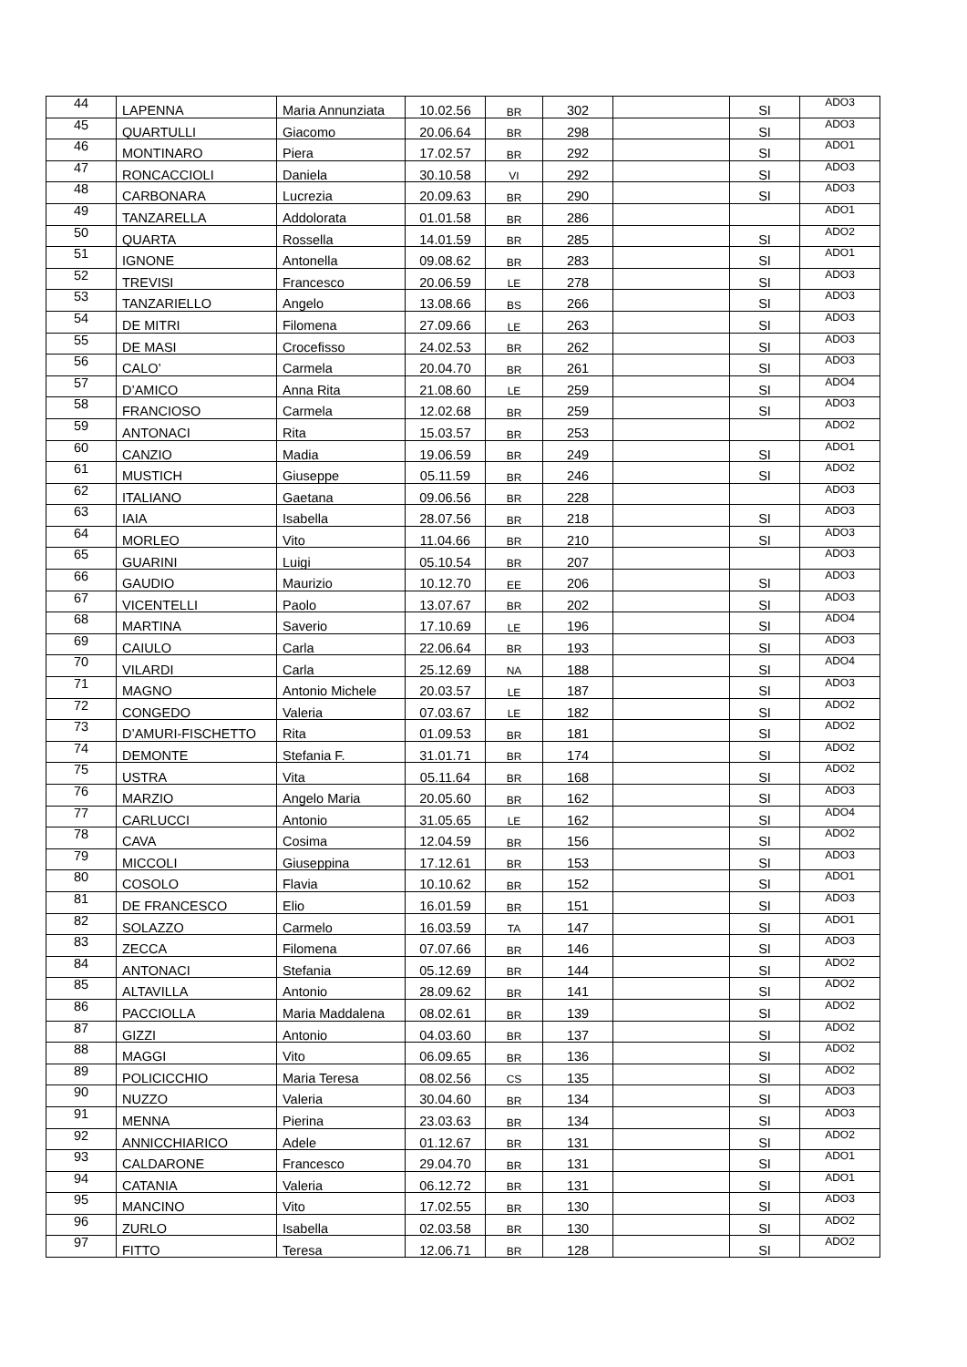| 44 | LAPENNA | Maria Annunziata | 10.02.56 | BR | 302 | | SI | ADO3 |
| 45 | QUARTULLI | Giacomo | 20.06.64 | BR | 298 | | SI | ADO3 |
| 46 | MONTINARO | Piera | 17.02.57 | BR | 292 | | SI | ADO1 |
| 47 | RONCACCIOLI | Daniela | 30.10.58 | VI | 292 | | SI | ADO3 |
| 48 | CARBONARA | Lucrezia | 20.09.63 | BR | 290 | | SI | ADO3 |
| 49 | TANZARELLA | Addolorata | 01.01.58 | BR | 286 | | | ADO1 |
| 50 | QUARTA | Rossella | 14.01.59 | BR | 285 | | SI | ADO2 |
| 51 | IGNONE | Antonella | 09.08.62 | BR | 283 | | SI | ADO1 |
| 52 | TREVISI | Francesco | 20.06.59 | LE | 278 | | SI | ADO3 |
| 53 | TANZARIELLO | Angelo | 13.08.66 | BS | 266 | | SI | ADO3 |
| 54 | DE MITRI | Filomena | 27.09.66 | LE | 263 | | SI | ADO3 |
| 55 | DE MASI | Crocefisso | 24.02.53 | BR | 262 | | SI | ADO3 |
| 56 | CALO’ | Carmela | 20.04.70 | BR | 261 | | SI | ADO3 |
| 57 | D’AMICO | Anna Rita | 21.08.60 | LE | 259 | | SI | ADO4 |
| 58 | FRANCIOSO | Carmela | 12.02.68 | BR | 259 | | SI | ADO3 |
| 59 | ANTONACI | Rita | 15.03.57 | BR | 253 | | | ADO2 |
| 60 | CANZIO | Madia | 19.06.59 | BR | 249 | | SI | ADO1 |
| 61 | MUSTICH | Giuseppe | 05.11.59 | BR | 246 | | SI | ADO2 |
| 62 | ITALIANO | Gaetana | 09.06.56 | BR | 228 | | | ADO3 |
| 63 | IAIA | Isabella | 28.07.56 | BR | 218 | | SI | ADO3 |
| 64 | MORLEO | Vito | 11.04.66 | BR | 210 | | SI | ADO3 |
| 65 | GUARINI | Luigi | 05.10.54 | BR | 207 | | | ADO3 |
| 66 | GAUDIO | Maurizio | 10.12.70 | EE | 206 | | SI | ADO3 |
| 67 | VICENTELLI | Paolo | 13.07.67 | BR | 202 | | SI | ADO3 |
| 68 | MARTINA | Saverio | 17.10.69 | LE | 196 | | SI | ADO4 |
| 69 | CAIULO | Carla | 22.06.64 | BR | 193 | | SI | ADO3 |
| 70 | VILARDI | Carla | 25.12.69 | NA | 188 | | SI | ADO4 |
| 71 | MAGNO | Antonio Michele | 20.03.57 | LE | 187 | | SI | ADO3 |
| 72 | CONGEDO | Valeria | 07.03.67 | LE | 182 | | SI | ADO2 |
| 73 | D’AMURI-FISCHETTO | Rita | 01.09.53 | BR | 181 | | SI | ADO2 |
| 74 | DEMONTE | Stefania F. | 31.01.71 | BR | 174 | | SI | ADO2 |
| 75 | USTRA | Vita | 05.11.64 | BR | 168 | | SI | ADO2 |
| 76 | MARZIO | Angelo Maria | 20.05.60 | BR | 162 | | SI | ADO3 |
| 77 | CARLUCCI | Antonio | 31.05.65 | LE | 162 | | SI | ADO4 |
| 78 | CAVA | Cosima | 12.04.59 | BR | 156 | | SI | ADO2 |
| 79 | MICCOLI | Giuseppina | 17.12.61 | BR | 153 | | SI | ADO3 |
| 80 | COSOLO | Flavia | 10.10.62 | BR | 152 | | SI | ADO1 |
| 81 | DE FRANCESCO | Elio | 16.01.59 | BR | 151 | | SI | ADO3 |
| 82 | SOLAZZO | Carmelo | 16.03.59 | TA | 147 | | SI | ADO1 |
| 83 | ZECCA | Filomena | 07.07.66 | BR | 146 | | SI | ADO3 |
| 84 | ANTONACI | Stefania | 05.12.69 | BR | 144 | | SI | ADO2 |
| 85 | ALTAVILLA | Antonio | 28.09.62 | BR | 141 | | SI | ADO2 |
| 86 | PACCIOLLA | Maria Maddalena | 08.02.61 | BR | 139 | | SI | ADO2 |
| 87 | GIZZI | Antonio | 04.03.60 | BR | 137 | | SI | ADO2 |
| 88 | MAGGI | Vito | 06.09.65 | BR | 136 | | SI | ADO2 |
| 89 | POLICICCHIO | Maria Teresa | 08.02.56 | CS | 135 | | SI | ADO2 |
| 90 | NUZZO | Valeria | 30.04.60 | BR | 134 | | SI | ADO3 |
| 91 | MENNA | Pierina | 23.03.63 | BR | 134 | | SI | ADO3 |
| 92 | ANNICCHIARICO | Adele | 01.12.67 | BR | 131 | | SI | ADO2 |
| 93 | CALDARONE | Francesco | 29.04.70 | BR | 131 | | SI | ADO1 |
| 94 | CATANIA | Valeria | 06.12.72 | BR | 131 | | SI | ADO1 |
| 95 | MANCINO | Vito | 17.02.55 | BR | 130 | | SI | ADO3 |
| 96 | ZURLO | Isabella | 02.03.58 | BR | 130 | | SI | ADO2 |
| 97 | FITTO | Teresa | 12.06.71 | BR | 128 | | SI | ADO2 |